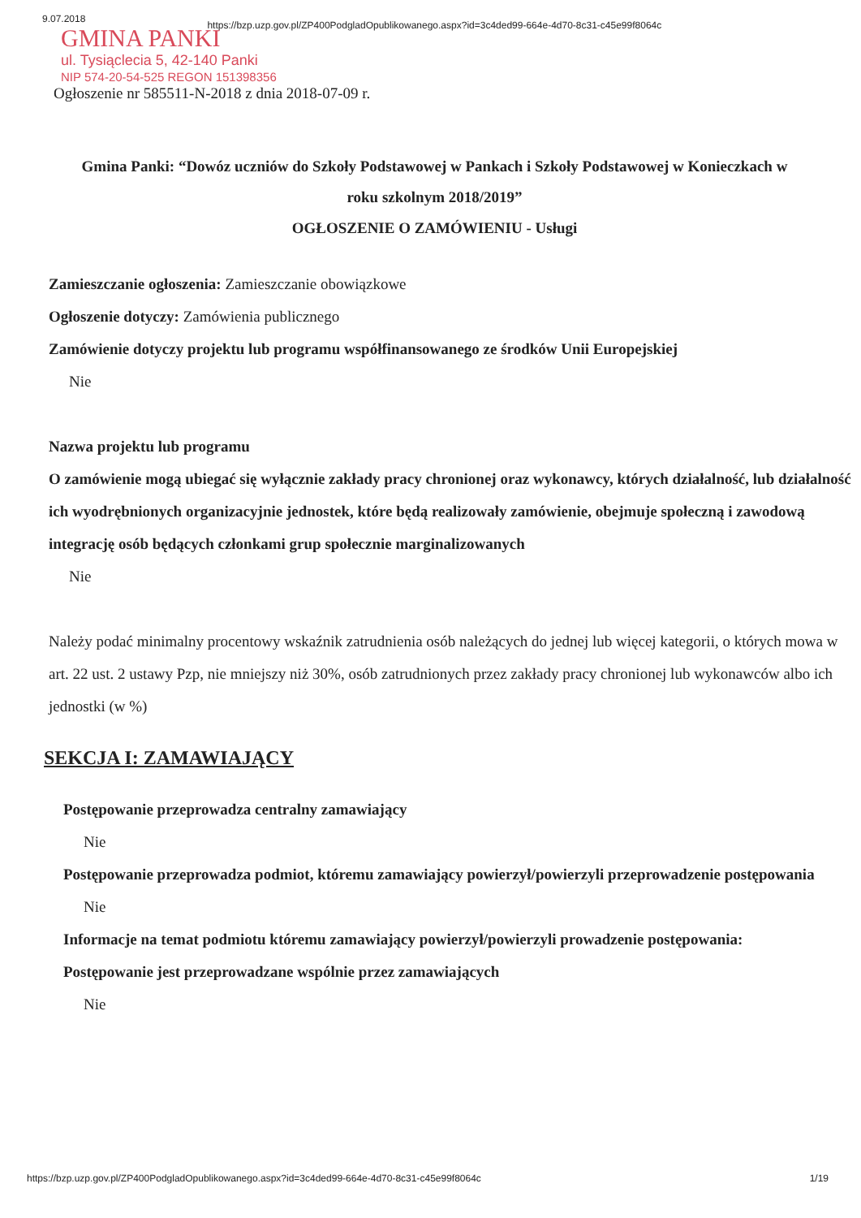9.07.2018 https://bzp.uzp.gov.pl/ZP400PodgladOpublikowanego.aspx?id=3c4ded99-664e-4d70-8c31-c45e99f8064c
GMINA PANKI
ul. Tysiąclecia 5, 42-140 Panki
NIP 574-20-54-525 REGON 151398356
Ogłoszenie nr 585511-N-2018 z dnia 2018-07-09 r.
Gmina Panki: “Dowóz uczniów do Szkoły Podstawowej w Pankach i Szkoły Podstawowej w Konieczkach w roku szkolnym 2018/2019”
OGŁOSZENIE O ZAMÓWIENIU - Usługi
Zamieszczanie ogłoszenia: Zamieszczanie obowiązkowe
Ogłoszenie dotyczy: Zamówienia publicznego
Zamówienie dotyczy projektu lub programu współfinansowanego ze środków Unii Europejskiej
Nie
Nazwa projektu lub programu
O zamówienie mogą ubiegać się wyłącznie zakłady pracy chronionej oraz wykonawcy, których działalność, lub działalność ich wyodrębnionych organizacyjnie jednostek, które będą realizowały zamówienie, obejmuje społeczną i zawodową integrację osób będących członkami grup społecznie marginalizowanych
Nie
Należy podać minimalny procentowy wskaźnik zatrudnienia osób należących do jednej lub więcej kategorii, o których mowa w art. 22 ust. 2 ustawy Pzp, nie mniejszy niż 30%, osób zatrudnionych przez zakłady pracy chronionej lub wykonawców albo ich jednostki (w %)
SEKCJA I: ZAMAWIAJĄCY
Postępowanie przeprowadza centralny zamawiający
Nie
Postępowanie przeprowadza podmiot, któremu zamawiający powierzył/powierzyli przeprowadzenie postępowania
Nie
Informacje na temat podmiotu któremu zamawiający powierzył/powierzyli prowadzenie postępowania:
Postępowanie jest przeprowadzane wspólnie przez zamawiających
Nie
https://bzp.uzp.gov.pl/ZP400PodgladOpublikowanego.aspx?id=3c4ded99-664e-4d70-8c31-c45e99f8064c 1/19